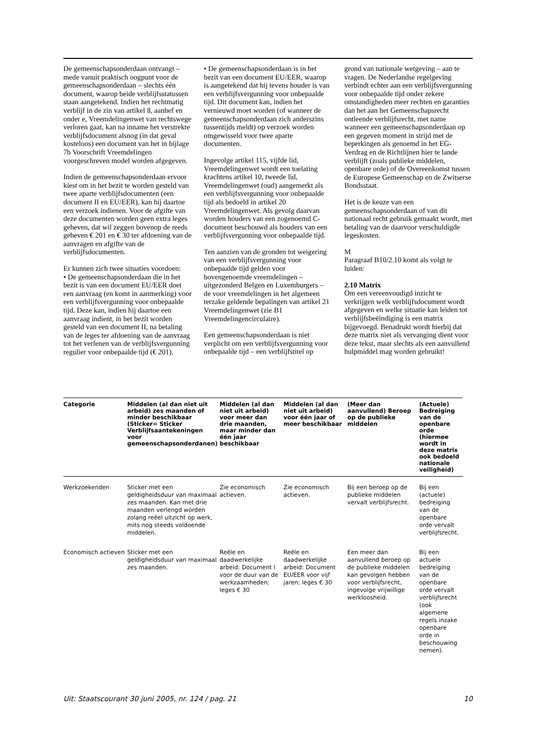De gemeenschapsonderdaan ontvangt – mede vanuit praktisch oogpunt voor de gemeenschapsonderdaan – slechts één document, waarop beide verblijfsstatussen staan aangetekend. Indien het rechtmatig verblijf in de zin van artikel 8, aanhef en onder e, Vreemdelingenwet van rechtswege verloren gaat, kan na inname het verstrekte verblijfsdocument alsnog (in dat geval kosteloos) een document van het in bijlage 7b Voorschrift Vreemdelingen voorgeschreven model worden afgegeven.
Indien de gemeenschapsonderdaan ervoor kiest om in het bezit te worden gesteld van twee aparte verblijfsdocumenten (een document II en EU/EER), kan hij daartoe een verzoek indienen. Voor de afgifte van deze documenten worden geen extra leges geheven, dat wil zeggen bovenop de reeds geheven € 201 en € 30 ter afdoening van de aanvragen en afgifte van de verblijfsdocumenten.
Er kunnen zich twee situaties voordoen:
• De gemeenschapsonderdaan die in het bezit is van een document EU/EER doet een aanvraag (en komt in aanmerking) voor een verblijfsvergunning voor onbepaalde tijd. Deze kan, indien hij daartoe een aanvraag indient, in het bezit worden gesteld van een document II, na betaling van de leges ter afdoening van de aanvraag tot het verlenen van de verblijfsvergunning regulier voor onbepaalde tijd (€ 201).
• De gemeenschapsonderdaan is in het bezit van een document EU/EER, waarop is aangetekend dat hij tevens houder is van een verblijfsvergunning voor onbepaalde tijd. Dit document kan, indien het vernieuwd moet worden (of wanneer de gemeenschapsonderdaan zich anderszins tussentijds meldt) op verzoek worden omgewisseld voor twee aparte documenten.
Ingevolge artikel 115, vijfde lid, Vreemdelingenwet wordt een toelating krachtens artikel 10, tweede lid, Vreemdelingenwet (oud) aangemerkt als een verblijfsvergunning voor onbepaalde tijd als bedoeld in artikel 20 Vreemdelingenwet. Als gevolg daarvan worden houders van een zogenoemd C-document beschouwd als houders van een verblijfsvergunning voor onbepaalde tijd.
Ten aanzien van de gronden tot weigering van een verblijfsvergunning voor onbepaalde tijd gelden voor bovengenoemde vreemdelingen – uitgezonderd Belgen en Luxemburgers – de voor vreemdelingen in het algemeen terzake geldende bepalingen van artikel 21 Vreemdelingenwet (zie B1 Vreemdelingencirculaire).
Een gemeenschapsonderdaan is niet verplicht om een verblijfsvergunning voor onbepaalde tijd – een verblijfstitel op
grond van nationale wetgeving – aan te vragen. De Nederlandse regelgeving verbindt echter aan een verblijfsvergunning voor onbepaalde tijd onder zekere omstandigheden meer rechten en garanties dan het aan het Gemeenschapsrecht ontleende verblijfsrecht, met name wanneer een gemeenschapsonderdaan op een gegeven moment in strijd met de beperkingen als genoemd in het EG-Verdrag en de Richtlijnen hier te lande verblijft (zoals publieke middelen, openbare orde) of de Overeenkomst tussen de Europese Gemeenschap en de Zwitserse Bondsstaat.
Het is de keuze van een gemeenschapsonderdaan of van dit nationaal recht gebruik gemaakt wordt, met betaling van de daarvoor verschuldigde legeskosten.
M
Paragraaf B10/2.10 komt als volgt te luiden:
2.10 Matrix
Om een vereenvoudigd inzicht te verkrijgen welk verblijfsdocument wordt afgegeven en welke situatie kan leiden tot verblijfsbeëindiging is een matrix bijgevoegd. Benadrukt wordt hierbij dat deze matrix niet als vervanging dient voor deze tekst, maar slechts als een aanvullend hulpmiddel mag worden gebruikt!
| Categorie | Middelen (al dan niet uit arbeid) zes maanden of minder beschikbaar (Sticker= Sticker Verblijfsaantekeningen voor gemeenschapsonderdanen) | Middelen (al dan niet uit arbeid) voor meer dan drie maanden, maar minder dan één jaar beschikbaar | Middelen (al dan niet uit arbeid) voor één jaar of meer beschikbaar | (Meer dan aanvullend) Beroep op de publieke middelen | (Actuele) Bedreiging van de openbare orde (hiermee wordt in deze matrix ook bedoeld nationale veiligheid) |
| --- | --- | --- | --- | --- | --- |
| Werkzoekenden | Sticker met een geldigheidsduur van maximaal zes maanden. Kan met drie maanden verlengd worden zolang reëel uitzicht op werk, mits nog steeds voldoende middelen. | Zie economisch actieven. | Zie economisch actieven. | Bij een beroep op de publieke middelen vervalt verblijfsrecht. | Bij een (actuele) bedreiging van de openbare orde vervalt verblijfsrecht. |
| Economisch actieven | Sticker met een geldigheidsduur van maximaal zes maanden. | Reële en daadwerkelijke arbeid: Document I voor de duur van de werkzaamheden; leges € 30 | Reële en daadwerkelijke arbeid: Document EU/EER voor vijf jaren; leges € 30 | Een meer dan aanvullend beroep op de publieke middelen kan gevolgen hebben voor verblijfsrecht, ingevolge vrijwillige werkloosheid. | Bij een actuele bedreiging van de openbare orde vervalt verblijfsrecht (ook algemene regels inzake openbare orde in beschouwing nemen). |
Uit: Staatscourant 30 juni 2005, nr. 124 / pag. 21 10